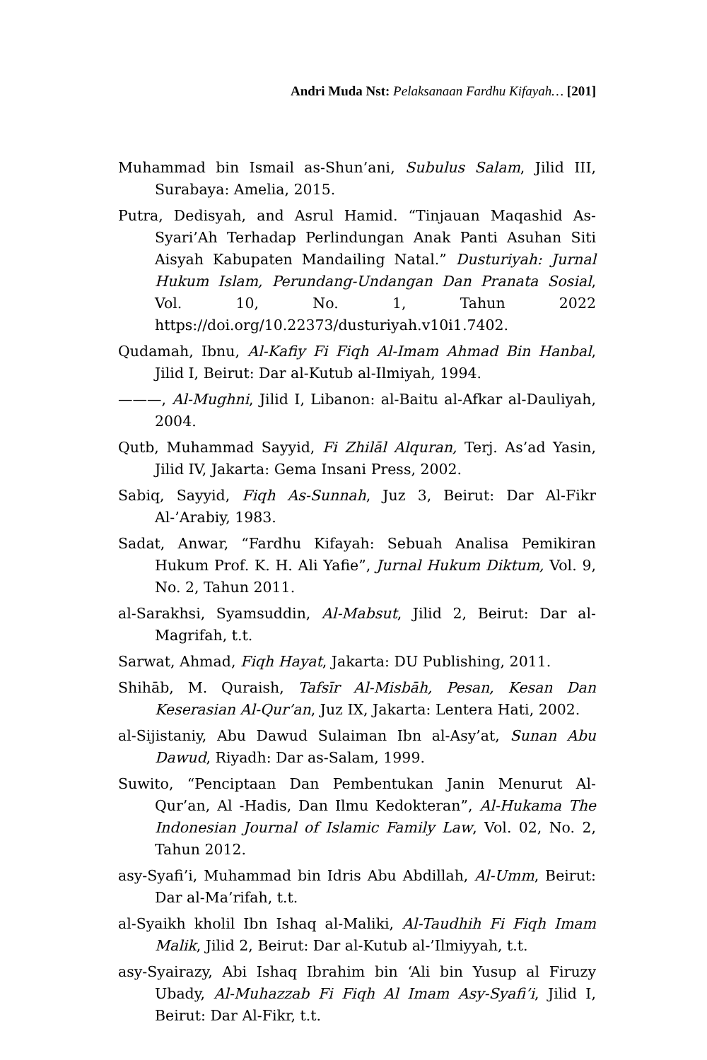Andri Muda Nst: Pelaksanaan Fardhu Kifayah… [201]
Muhammad bin Ismail as-Shun’ani, Subulus Salam, Jilid III, Surabaya: Amelia, 2015.
Putra, Dedisyah, and Asrul Hamid. “Tinjauan Maqashid As-Syari’Ah Terhadap Perlindungan Anak Panti Asuhan Siti Aisyah Kabupaten Mandailing Natal.” Dusturiyah: Jurnal Hukum Islam, Perundang-Undangan Dan Pranata Sosial, Vol. 10, No. 1, Tahun 2022 https://doi.org/10.22373/dusturiyah.v10i1.7402.
Qudamah, Ibnu, Al-Kafiy Fi Fiqh Al-Imam Ahmad Bin Hanbal, Jilid I, Beirut: Dar al-Kutub al-Ilmiyah, 1994.
———, Al-Mughni, Jilid I, Libanon: al-Baitu al-Afkar al-Dauliyah, 2004.
Qutb, Muhammad Sayyid, Fi Zhilāl Alquran, Terj. As’ad Yasin, Jilid IV, Jakarta: Gema Insani Press, 2002.
Sabiq, Sayyid, Fiqh As-Sunnah, Juz 3, Beirut: Dar Al-Fikr Al-’Arabiy, 1983.
Sadat, Anwar, “Fardhu Kifayah: Sebuah Analisa Pemikiran Hukum Prof. K. H. Ali Yafie”, Jurnal Hukum Diktum, Vol. 9, No. 2, Tahun 2011.
al-Sarakhsi, Syamsuddin, Al-Mabsut, Jilid 2, Beirut: Dar al-Magrifah, t.t.
Sarwat, Ahmad, Fiqh Hayat, Jakarta: DU Publishing, 2011.
Shihāb, M. Quraish, Tafsīr Al-Misbāh, Pesan, Kesan Dan Keserasian Al-Qur’an, Juz IX, Jakarta: Lentera Hati, 2002.
al-Sijistaniy, Abu Dawud Sulaiman Ibn al-Asy’at, Sunan Abu Dawud, Riyadh: Dar as-Salam, 1999.
Suwito, “Penciptaan Dan Pembentukan Janin Menurut Al-Qur’an, Al -Hadis, Dan Ilmu Kedokteran”, Al-Hukama The Indonesian Journal of Islamic Family Law, Vol. 02, No. 2, Tahun 2012.
asy-Syafi’i, Muhammad bin Idris Abu Abdillah, Al-Umm, Beirut: Dar al-Ma’rifah, t.t.
al-Syaikh kholil Ibn Ishaq al-Maliki, Al-Taudhih Fi Fiqh Imam Malik, Jilid 2, Beirut: Dar al-Kutub al-’Ilmiyyah, t.t.
asy-Syairazy, Abi Ishaq Ibrahim bin ‘Ali bin Yusup al Firuzy Ubady, Al-Muhazzab Fi Fiqh Al Imam Asy-Syafi’i, Jilid I, Beirut: Dar Al-Fikr, t.t.